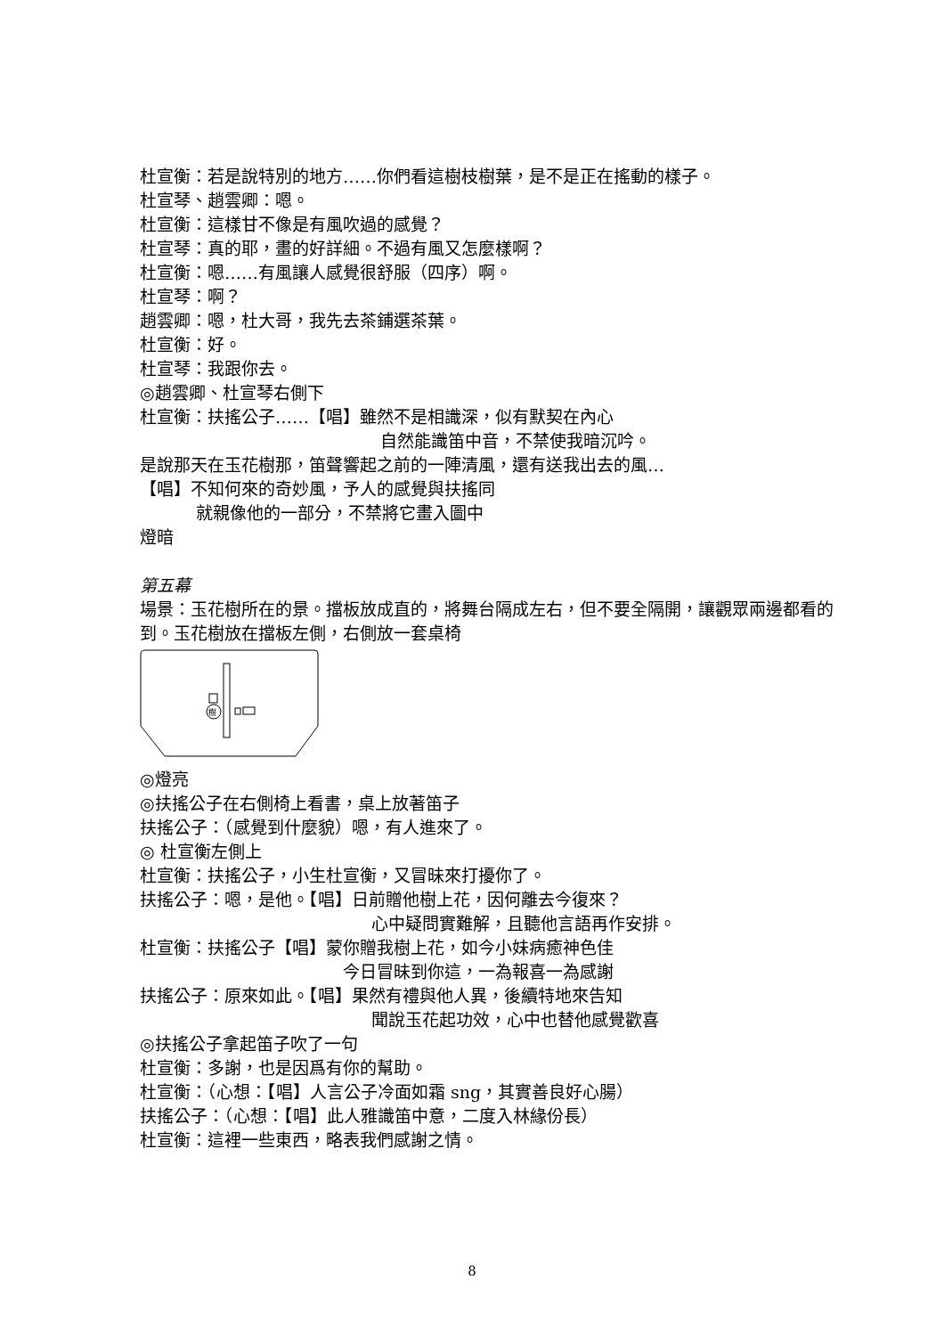杜宣衡：若是說特別的地方……你們看這樹枝樹葉，是不是正在搖動的樣子。
杜宣琴、趙雲卿：嗯。
杜宣衡：這樣甘不像是有風吹過的感覺？
杜宣琴：真的耶，畫的好詳細。不過有風又怎麼樣啊？
杜宣衡：嗯……有風讓人感覺很舒服（四序）啊。
杜宣琴：啊？
趙雲卿：嗯，杜大哥，我先去茶鋪選茶葉。
杜宣衡：好。
杜宣琴：我跟你去。
◎趙雲卿、杜宣琴右側下
杜宣衡：扶搖公子……【唱】雖然不是相識深，似有默契在內心
自然能識笛中音，不禁使我暗沉吟。
是說那天在玉花樹那，笛聲響起之前的一陣清風，還有送我出去的風…
【唱】不知何來的奇妙風，予人的感覺與扶搖同
就親像他的一部分，不禁將它畫入圖中
燈暗
第五幕
場景：玉花樹所在的景。擋板放成直的，將舞台隔成左右，但不要全隔開，讓觀眾兩邊都看的到。玉花樹放在擋板左側，右側放一套桌椅
樹
◎燈亮
◎扶搖公子在右側椅上看書，桌上放著笛子
扶搖公子：（感覺到什麼貌）嗯，有人進來了。
◎ 杜宣衡左側上
杜宣衡：扶搖公子，小生杜宣衡，又冒昧來打擾你了。
扶搖公子：嗯，是他。【唱】日前贈他樹上花，因何離去今復來？
心中疑問實難解，且聽他言語再作安排。
杜宣衡：扶搖公子【唱】蒙你贈我樹上花，如今小妹病癒神色佳
今日冒昧到你這，一為報喜一為感謝
扶搖公子：原來如此。【唱】果然有禮與他人異，後續特地來告知
聞說玉花起功效，心中也替他感覺歡喜
◎扶搖公子拿起笛子吹了一句
杜宣衡：多謝，也是因爲有你的幫助。
杜宣衡：（心想：【唱】人言公子冷面如霜 sng，其實善良好心腸）
扶搖公子：（心想：【唱】此人雅識笛中意，二度入林緣份長）
杜宣衡：這裡一些東西，略表我們感謝之情。
8